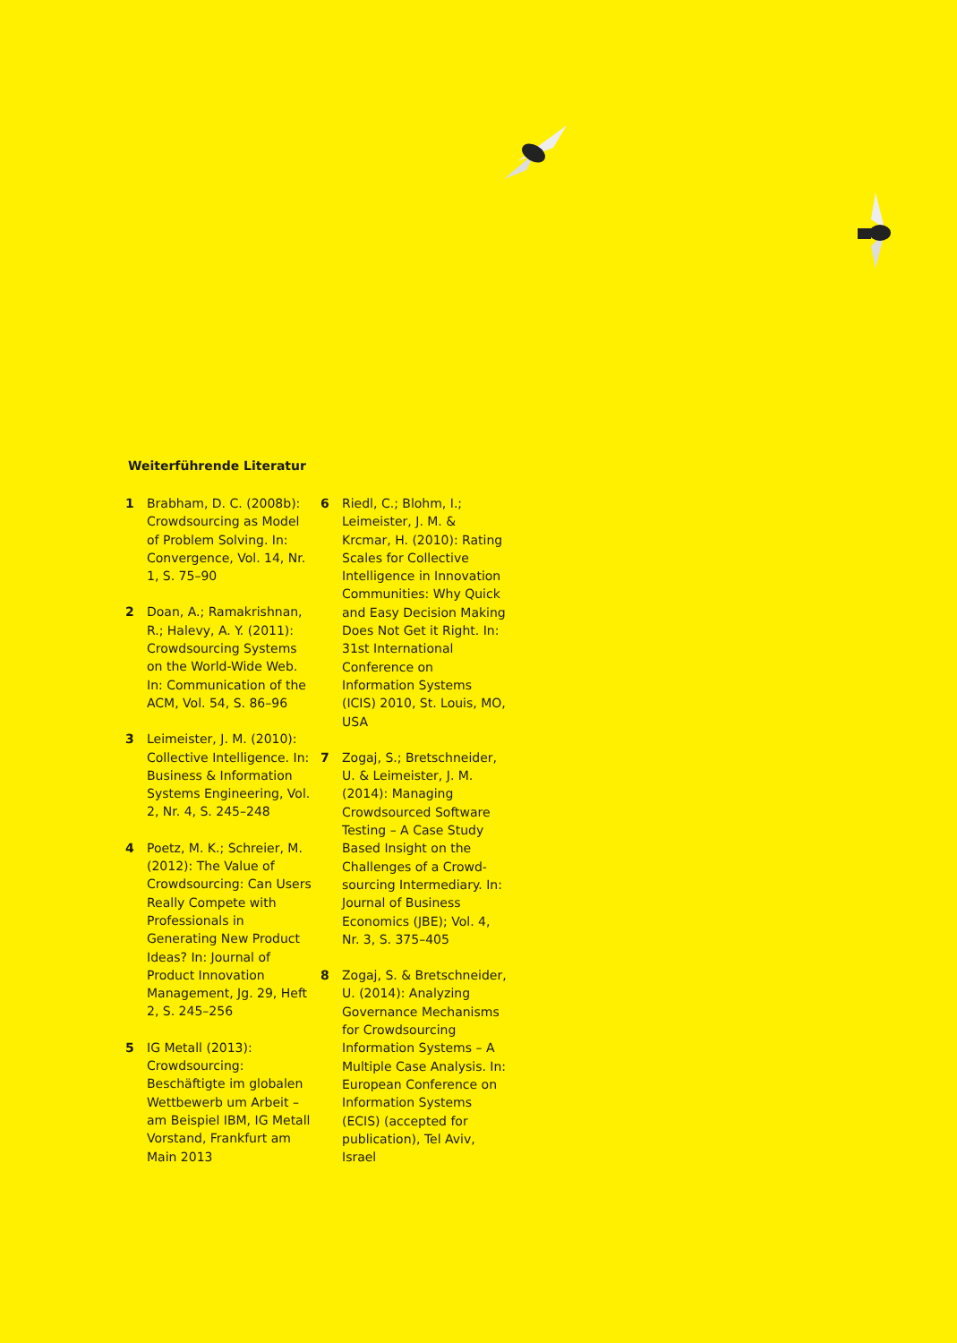Weiterführende Literatur
1 Brabham, D. C. (2008b): Crowdsourcing as Model of Problem Solving. In: Convergence, Vol. 14, Nr. 1, S. 75–90
2 Doan, A.; Ramakrishnan, R.; Halevy, A. Y. (2011): Crowdsourcing Systems on the World-Wide Web. In: Communication of the ACM, Vol. 54, S. 86–96
3 Leimeister, J. M. (2010): Collective Intelligence. In: Business & Information Systems Engineering, Vol. 2, Nr. 4, S. 245–248
4 Poetz, M. K.; Schreier, M. (2012): The Value of Crowdsourcing: Can Users Really Compete with Professionals in Generating New Product Ideas? In: Journal of Product Innovation Management, Jg. 29, Heft 2, S. 245–256
5 IG Metall (2013): Crowdsourcing: Beschäftigte im globalen Wettbewerb um Arbeit – am Beispiel IBM, IG Metall Vorstand, Frankfurt am Main 2013
6 Riedl, C.; Blohm, I.; Leimeister, J. M. & Krcmar, H. (2010): Rating Scales for Collective Intelligence in Innovation Communities: Why Quick and Easy Decision Making Does Not Get it Right. In: 31st International Conference on Information Systems (ICIS) 2010, St. Louis, MO, USA
7 Zogaj, S.; Bretschneider, U. & Leimeister, J. M. (2014): Managing Crowdsourced Software Testing – A Case Study Based Insight on the Challenges of a Crowd-sourcing Intermediary. In: Journal of Business Economics (JBE); Vol. 4, Nr. 3, S. 375–405
8 Zogaj, S. & Bretschneider, U. (2014): Analyzing Governance Mechanisms for Crowdsourcing Information Systems – A Multiple Case Analysis. In: European Conference on Information Systems (ECIS) (accepted for publication), Tel Aviv, Israel